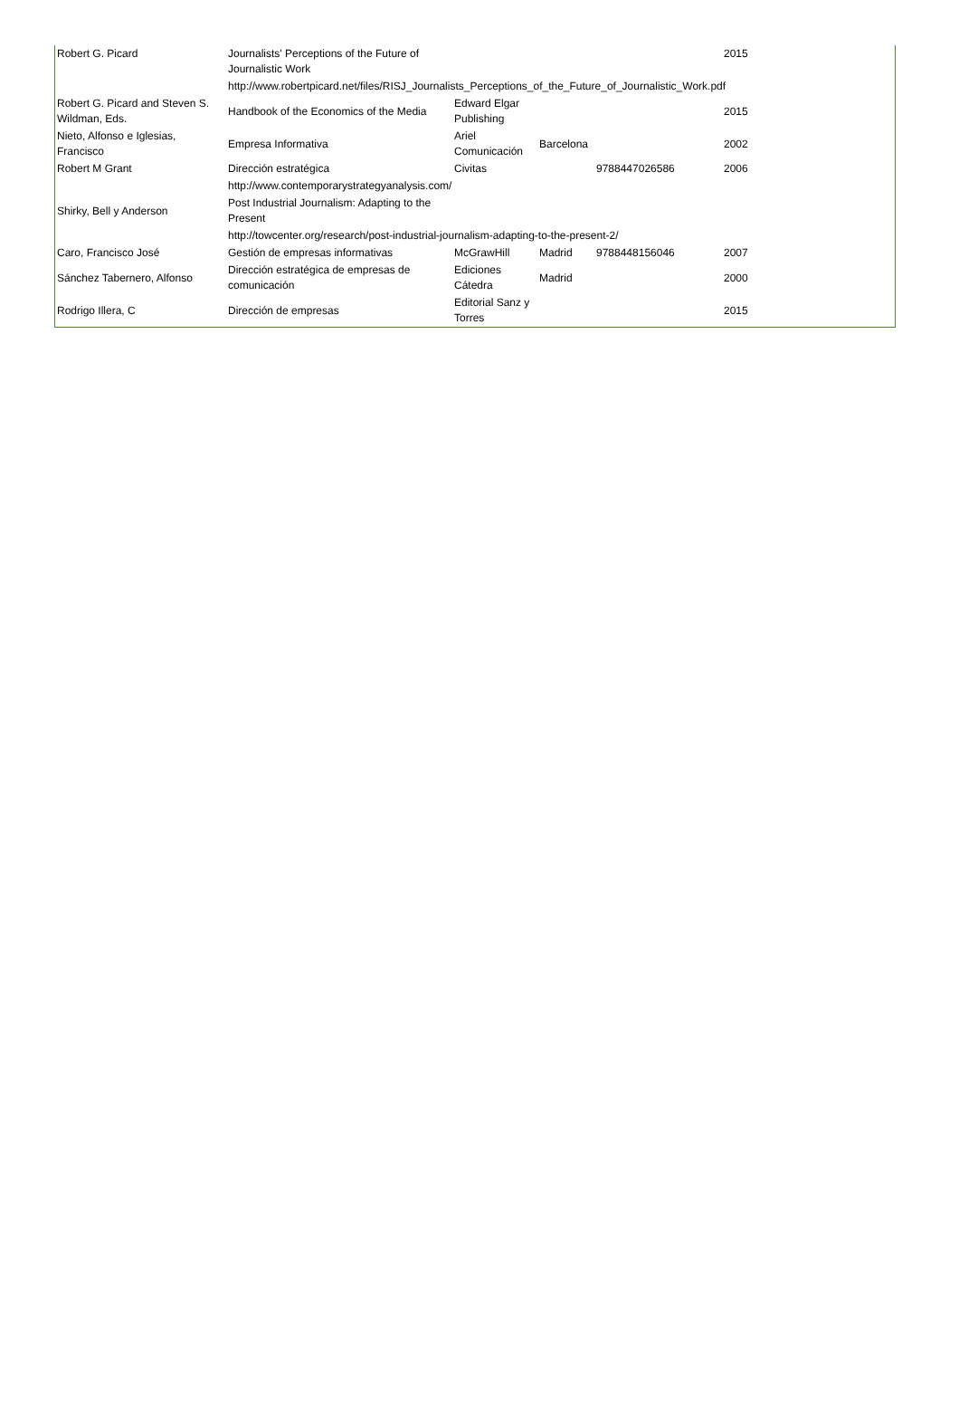| Robert G. Picard | Journalists' Perceptions of the Future of Journalistic Work | | | | 2015 |
| | http://www.robertpicard.net/files/RISJ_Journalists_Perceptions_of_the_Future_of_Journalistic_Work.pdf | | | | |
| Robert G. Picard and Steven S. Wildman, Eds. | Handbook of the Economics of the Media | Edward Elgar Publishing | | | 2015 |
| Nieto, Alfonso e Iglesias, Francisco | Empresa Informativa | Ariel Comunicación | Barcelona | | 2002 |
| Robert M Grant | Dirección estratégica | Civitas | | 9788447026586 | 2006 |
| | http://www.contemporarystrategyanalysis.com/ | | | | |
| Shirky, Bell y Anderson | Post Industrial Journalism: Adapting to the Present | | | | |
| | http://towcenter.org/research/post-industrial-journalism-adapting-to-the-present-2/ | | | | |
| Caro, Francisco José | Gestión de empresas informativas | McGrawHill | Madrid | 9788448156046 | 2007 |
| Sánchez Tabernero, Alfonso | Dirección estratégica de empresas de comunicación | Ediciones Cátedra | Madrid | | 2000 |
| Rodrigo Illera, C | Dirección de empresas | Editorial Sanz y Torres | | | 2015 |